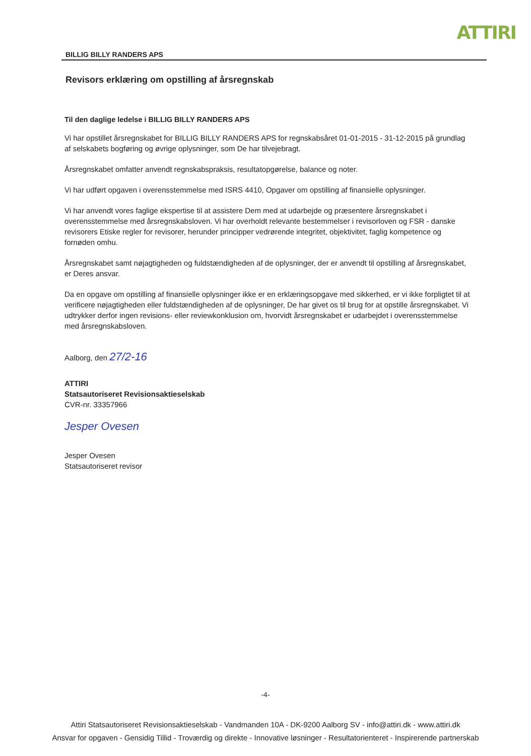ATTIRI
BILLIG BILLY RANDERS APS
Revisors erklæring om opstilling af årsregnskab
Til den daglige ledelse i BILLIG BILLY RANDERS APS
Vi har opstillet årsregnskabet for BILLIG BILLY RANDERS APS for regnskabsåret 01-01-2015 - 31-12-2015 på grundlag af selskabets bogføring og øvrige oplysninger, som De har tilvejebragt.
Årsregnskabet omfatter anvendt regnskabspraksis, resultatopgørelse, balance og noter.
Vi har udført opgaven i overensstemmelse med ISRS 4410, Opgaver om opstilling af finansielle oplysninger.
Vi har anvendt vores faglige ekspertise til at assistere Dem med at udarbejde og præsentere årsregnskabet i overensstemmelse med årsregnskabsloven. Vi har overholdt relevante bestemmelser i revisorloven og FSR - danske revisorers Etiske regler for revisorer, herunder principper vedrørende integritet, objektivitet, faglig kompetence og fornøden omhu.
Årsregnskabet samt nøjagtigheden og fuldstændigheden af de oplysninger, der er anvendt til opstilling af årsregnskabet, er Deres ansvar.
Da en opgave om opstilling af finansielle oplysninger ikke er en erklæringsopgave med sikkerhed, er vi ikke forpligtet til at verificere nøjagtigheden eller fuldstændigheden af de oplysninger, De har givet os til brug for at opstille årsregnskabet. Vi udtrykker derfor ingen revisions- eller reviewkonklusion om, hvorvidt årsregnskabet er udarbejdet i overensstemmelse med årsregnskabsloven.
Aalborg, den 27/2-16
ATTIRI
Statsautoriseret Revisionsaktieselskab
CVR-nr. 33357966
Jesper Ovesen
Jesper Ovesen
Statsautoriseret revisor
-4-
Attiri Statsautoriseret Revisionsaktieselskab - Vandmanden 10A - DK-9200 Aalborg SV - info@attiri.dk - www.attiri.dk
Ansvar for opgaven - Gensidig Tillid - Troværdig og direkte - Innovative løsninger - Resultatorienteret - Inspirerende partnerskab